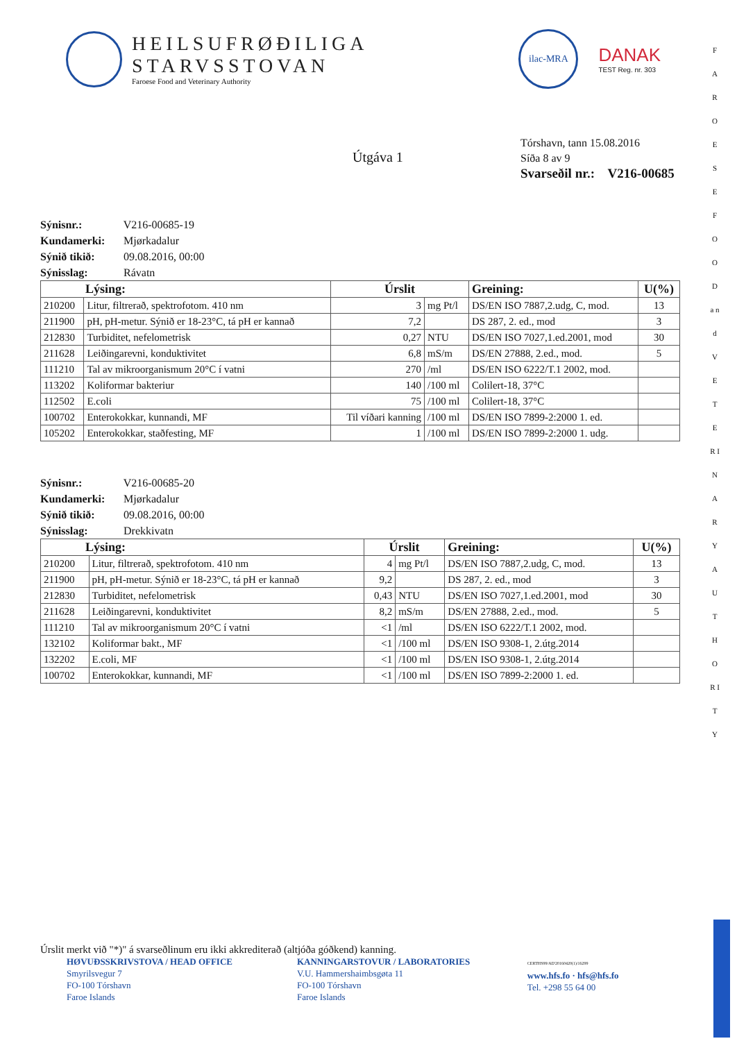HEILSUFRØÐILIGA
STARVSSTOVAN
Faroese Food and Veterinary Authority
ilac-MRA
DANAK
TEST Reg. nr. 303
F A R O E S E F O O D a n d V E T E R I N A R Y A U T H O R I T Y
Tórshavn, tann 15.08.2016
Síða 8 av 9
Svarseðil nr.: V216-00685
Útgáva 1
Sýnisnr.: V216-00685-19
Kundamerki: Mjørkadalur
Sýnið tikið: 09.08.2016, 00:00
Sýnisslag: Rávatn
| Lýsing: | | Úrslit | | Greining: | U(%) |
| --- | --- | --- | --- | --- | --- |
| 210200 | Litur, filtrerað, spektrofotom. 410 nm | 3 | mg Pt/l | DS/EN ISO 7887,2.udg, C, mod. | 13 |
| 211900 | pH, pH-metur. Sýnið er 18-23°C, tá pH er kannað | 7,2 | | DS 287, 2. ed., mod | 3 |
| 212830 | Turbiditet, nefelometrisk | 0,27 | NTU | DS/EN ISO 7027,1.ed.2001, mod | 30 |
| 211628 | Leiðingarevni, konduktivitet | 6,8 | mS/m | DS/EN 27888, 2.ed., mod. | 5 |
| 111210 | Tal av mikroorganismum 20°C í vatni | 270 | /ml | DS/EN ISO 6222/T.1 2002, mod. | |
| 113202 | Koliformar bakteriur | 140 | /100 ml | Colilert-18, 37°C | |
| 112502 | E.coli | 75 | /100 ml | Colilert-18, 37°C | |
| 100702 | Enterokokkar, kunnandi, MF | Til víðari kanning | /100 ml | DS/EN ISO 7899-2:2000 1. ed. | |
| 105202 | Enterokokkar, staðfesting, MF | 1 | /100 ml | DS/EN ISO 7899-2:2000 1. udg. | |
Sýnisnr.: V216-00685-20
Kundamerki: Mjørkadalur
Sýnið tikið: 09.08.2016, 00:00
Sýnisslag: Drekkivatn
| Lýsing: | | Úrslit | | Greining: | U(%) |
| --- | --- | --- | --- | --- | --- |
| 210200 | Litur, filtrerað, spektrofotom. 410 nm | 4 | mg Pt/l | DS/EN ISO 7887,2.udg, C, mod. | 13 |
| 211900 | pH, pH-metur. Sýnið er 18-23°C, tá pH er kannað | 9,2 | | DS 287, 2. ed., mod | 3 |
| 212830 | Turbiditet, nefelometrisk | 0,43 | NTU | DS/EN ISO 7027,1.ed.2001, mod | 30 |
| 211628 | Leiðingarevni, konduktivitet | 8,2 | mS/m | DS/EN 27888, 2.ed., mod. | 5 |
| 111210 | Tal av mikroorganismum 20°C í vatni | <1 | /ml | DS/EN ISO 6222/T.1 2002, mod. | |
| 132102 | Koliformar bakt., MF | <1 | /100 ml | DS/EN ISO 9308-1, 2.útg.2014 | |
| 132202 | E.coli, MF | <1 | /100 ml | DS/EN ISO 9308-1, 2.útg.2014 | |
| 100702 | Enterokokkar, kunnandi, MF | <1 | /100 ml | DS/EN ISO 7899-2:2000 1. ed. | |
Úrslit merkt við "*)" á svarseðlinum eru ikki akkrediterað (altjóða góðkend) kanning.
HØVUÐSSKRIVSTOVA / HEAD OFFICE
Smyrilsvegur 7
FO-100 Tórshavn
Faroe Islands
KANNINGARSTOVUR / LABORATORIES
V.U. Hammershaimbsgøta 11
FO-100 Tórshavn
Faroe Islands
CERTHS99/AD'20160420(1)/16299
www.hfs.fo · hfs@hfs.fo
Tel. +298 55 64 00